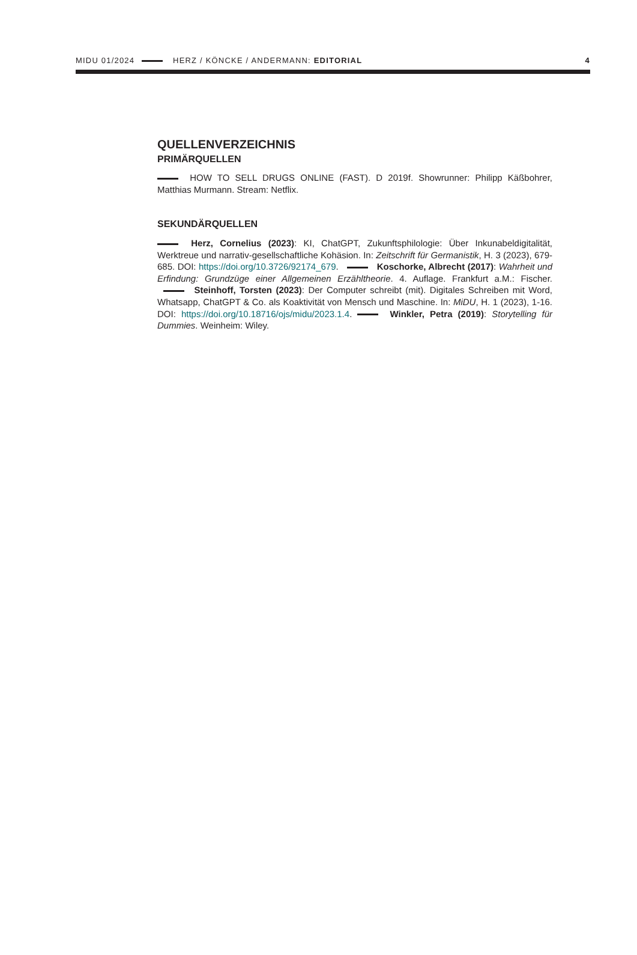MIDU 01/2024 HERZ / KÖNCKE / ANDERMANN: EDITORIAL 4
QUELLENVERZEICHNIS
PRIMÄRQUELLEN
HOW TO SELL DRUGS ONLINE (FAST). D 2019f. Showrunner: Philipp Käßbohrer, Matthias Murmann. Stream: Netflix.
SEKUNDÄRQUELLEN
Herz, Cornelius (2023): KI, ChatGPT, Zukunftsphilologie: Über Inkunabeldigitalität, Werktreue und narrativ-gesellschaftliche Kohäsion. In: Zeitschrift für Germanistik, H. 3 (2023), 679-685. DOI: https://doi.org/10.3726/92174_679. Koschorke, Albrecht (2017): Wahrheit und Erfindung: Grundzüge einer Allgemeinen Erzähltheorie. 4. Auflage. Frankfurt a.M.: Fischer. Steinhoff, Torsten (2023): Der Computer schreibt (mit). Digitales Schreiben mit Word, Whatsapp, ChatGPT & Co. als Koaktivität von Mensch und Maschine. In: MiDU, H. 1 (2023), 1-16. DOI: https://doi.org/10.18716/ojs/midu/2023.1.4. Winkler, Petra (2019): Storytelling für Dummies. Weinheim: Wiley.